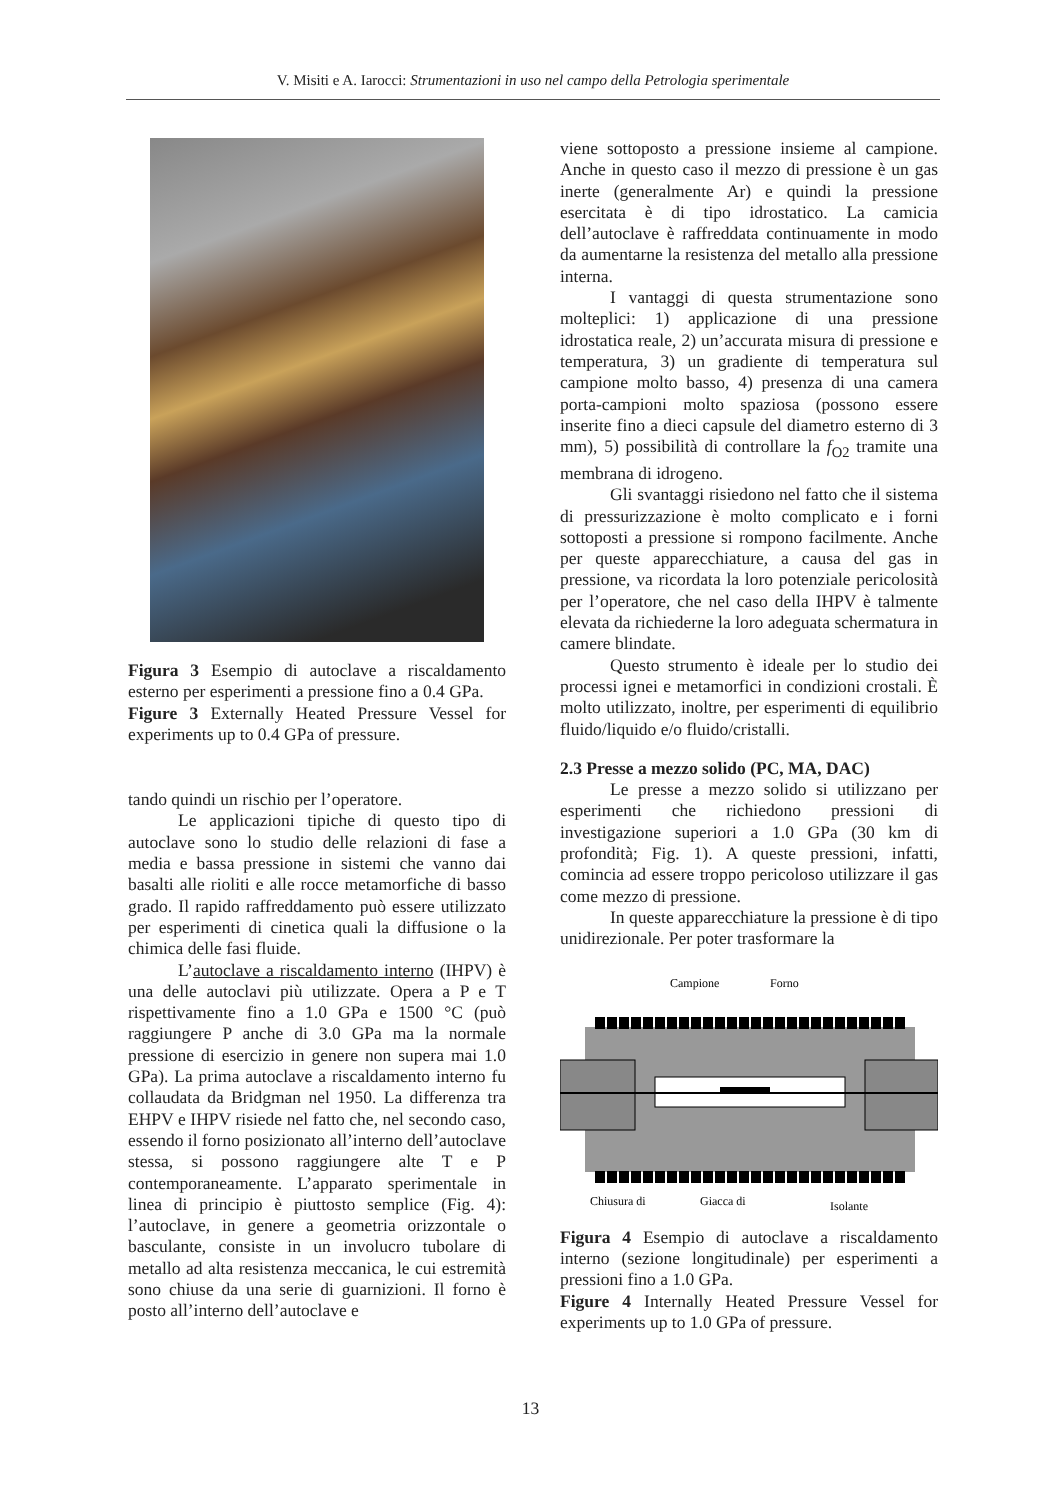V. Misiti e A. Iarocci: Strumentazioni in uso nel campo della Petrologia sperimentale
Figura 3 Esempio di autoclave a riscaldamento esterno per esperimenti a pressione fino a 0.4 GPa.
Figure 3 Externally Heated Pressure Vessel for experiments up to 0.4 GPa of pressure.
tando quindi un rischio per l’operatore.
Le applicazioni tipiche di questo tipo di autoclave sono lo studio delle relazioni di fase a media e bassa pressione in sistemi che vanno dai basalti alle rioliti e alle rocce metamorfiche di basso grado. Il rapido raffreddamento può essere utilizzato per esperimenti di cinetica quali la diffusione o la chimica delle fasi fluide.
L’autoclave a riscaldamento interno (IHPV) è una delle autoclavi più utilizzate. Opera a P e T rispettivamente fino a 1.0 GPa e 1500 °C (può raggiungere P anche di 3.0 GPa ma la normale pressione di esercizio in genere non supera mai 1.0 GPa). La prima autoclave a riscaldamento interno fu collaudata da Bridgman nel 1950. La differenza tra EHPV e IHPV risiede nel fatto che, nel secondo caso, essendo il forno posizionato all’interno dell’autoclave stessa, si possono raggiungere alte T e P contemporaneamente. L’apparato sperimentale in linea di principio è piuttosto semplice (Fig. 4): l’autoclave, in genere a geometria orizzontale o basculante, consiste in un involucro tubolare di metallo ad alta resistenza meccanica, le cui estremità sono chiuse da una serie di guarnizioni. Il forno è posto all’interno dell’autoclave e
viene sottoposto a pressione insieme al campione. Anche in questo caso il mezzo di pressione è un gas inerte (generalmente Ar) e quindi la pressione esercitata è di tipo idrostatico. La camicia dell’autoclave è raffreddata continuamente in modo da aumentarne la resistenza del metallo alla pressione interna.
I vantaggi di questa strumentazione sono molteplici: 1) applicazione di una pressione idrostatica reale, 2) un’accurata misura di pressione e temperatura, 3) un gradiente di temperatura sul campione molto basso, 4) presenza di una camera porta-campioni molto spaziosa (possono essere inserite fino a dieci capsule del diametro esterno di 3 mm), 5) possibilità di controllare la f<sub>O2</sub> tramite una membrana di idrogeno.
Gli svantaggi risiedono nel fatto che il sistema di pressurizzazione è molto complicato e i forni sottoposti a pressione si rompono facilmente. Anche per queste apparecchiature, a causa del gas in pressione, va ricordata la loro potenziale pericolosità per l’operatore, che nel caso della IHPV è talmente elevata da richiederne la loro adeguata schermatura in camere blindate.
Questo strumento è ideale per lo studio dei processi ignei e metamorfici in condizioni crostali. È molto utilizzato, inoltre, per esperimenti di equilibrio fluido/liquido e/o fluido/cristalli.
2.3 Presse a mezzo solido (PC, MA, DAC)
Le presse a mezzo solido si utilizzano per esperimenti che richiedono pressioni di investigazione superiori a 1.0 GPa (30 km di profondità; Fig. 1). A queste pressioni, infatti, comincia ad essere troppo pericoloso utilizzare il gas come mezzo di pressione.
In queste apparecchiature la pressione è di tipo unidirezionale. Per poter trasformare la
Campione
Forno
Chiusura di
Giacca di
Isolante
Figura 4 Esempio di autoclave a riscaldamento interno (sezione longitudinale) per esperimenti a pressioni fino a 1.0 GPa.
Figure 4 Internally Heated Pressure Vessel for experiments up to 1.0 GPa of pressure.
13